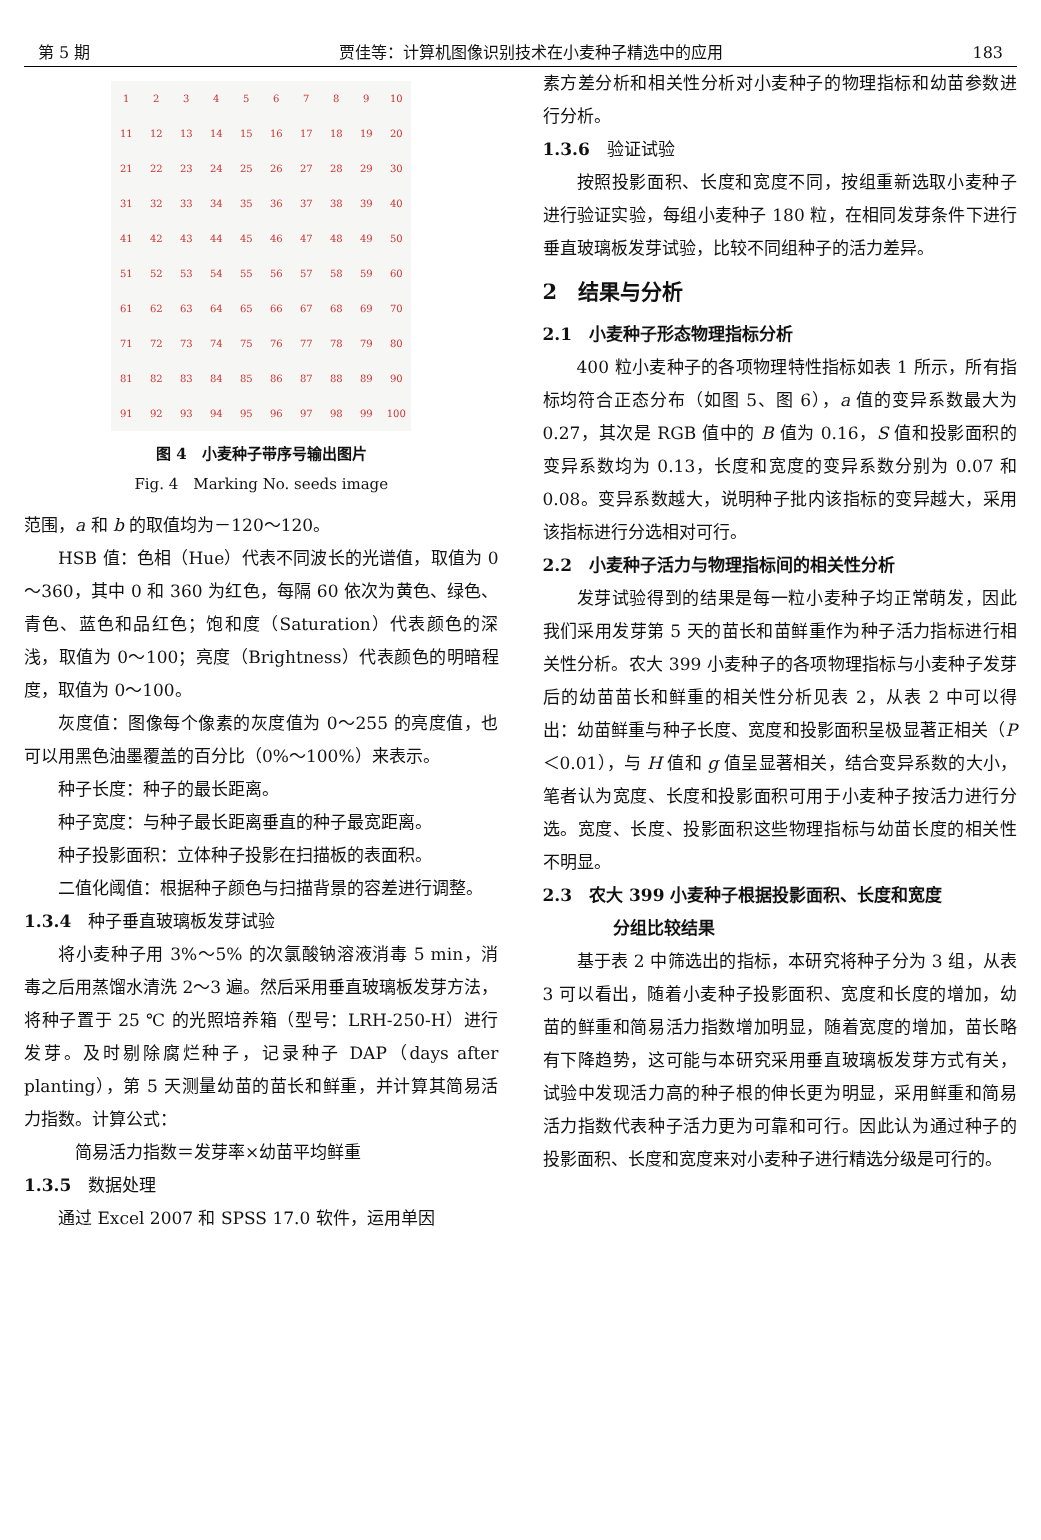第 5 期 贾佳等：计算机图像识别技术在小麦种子精选中的应用 183
123456789 10 11 12 13 14 15 16 17 18 19 20 21 22 23 24 25 26 27 28 29 30 31 32 33 34 35 36 37 38 39 40 41 42 43 44 45 46 47 48 49 50 51 52 53 54 55 56 57 58 59 60 61 62 63 64 65 66 67 68 69 70 71 72 73 74 75 76 77 78 79 80 81 82 83 84 85 86 87 88 89 90 91 92 93 94 95 96 97 98 99 100
图 4　小麦种子带序号输出图片
Fig. 4　Marking No. seeds image
范围，a 和 b 的取值均为－120～120。
HSB 值：色相（Hue）代表不同波长的光谱值，取值为 0～360，其中 0 和 360 为红色，每隔 60 依次为黄色、绿色、青色、蓝色和品红色；饱和度（Saturation）代表颜色的深浅，取值为 0～100；亮度（Brightness）代表颜色的明暗程度，取值为 0～100。
灰度值：图像每个像素的灰度值为 0～255 的亮度值，也可以用黑色油墨覆盖的百分比（0%～100%）来表示。
种子长度：种子的最长距离。
种子宽度：与种子最长距离垂直的种子最宽距离。
种子投影面积：立体种子投影在扫描板的表面积。
二值化阈值：根据种子颜色与扫描背景的容差进行调整。
1.3.4　种子垂直玻璃板发芽试验
将小麦种子用 3%～5% 的次氯酸钠溶液消毒 5 min，消毒之后用蒸馏水清洗 2～3 遍。然后采用垂直玻璃板发芽方法，将种子置于 25 ℃ 的光照培养箱（型号：LRH-250-H）进行发芽。及时剔除腐烂种子，记录种子 DAP（days after planting），第 5 天测量幼苗的苗长和鲜重，并计算其简易活力指数。计算公式：
简易活力指数＝发芽率×幼苗平均鲜重
1.3.5　数据处理
通过 Excel 2007 和 SPSS 17.0 软件，运用单因
素方差分析和相关性分析对小麦种子的物理指标和幼苗参数进行分析。
1.3.6　验证试验
按照投影面积、长度和宽度不同，按组重新选取小麦种子进行验证实验，每组小麦种子 180 粒，在相同发芽条件下进行垂直玻璃板发芽试验，比较不同组种子的活力差异。
2　结果与分析
2.1　小麦种子形态物理指标分析
400 粒小麦种子的各项物理特性指标如表 1 所示，所有指标均符合正态分布（如图 5、图 6），a 值的变异系数最大为 0.27，其次是 RGB 值中的 B 值为 0.16，S 值和投影面积的变异系数均为 0.13，长度和宽度的变异系数分别为 0.07 和 0.08。变异系数越大，说明种子批内该指标的变异越大，采用该指标进行分选相对可行。
2.2　小麦种子活力与物理指标间的相关性分析
发芽试验得到的结果是每一粒小麦种子均正常萌发，因此我们采用发芽第 5 天的苗长和苗鲜重作为种子活力指标进行相关性分析。农大 399 小麦种子的各项物理指标与小麦种子发芽后的幼苗苗长和鲜重的相关性分析见表 2，从表 2 中可以得出：幼苗鲜重与种子长度、宽度和投影面积呈极显著正相关（P＜0.01），与 H 值和 g 值呈显著相关，结合变异系数的大小，笔者认为宽度、长度和投影面积可用于小麦种子按活力进行分选。宽度、长度、投影面积这些物理指标与幼苗长度的相关性不明显。
2.3　农大 399 小麦种子根据投影面积、长度和宽度
分组比较结果
基于表 2 中筛选出的指标，本研究将种子分为 3 组，从表 3 可以看出，随着小麦种子投影面积、宽度和长度的增加，幼苗的鲜重和简易活力指数增加明显，随着宽度的增加，苗长略有下降趋势，这可能与本研究采用垂直玻璃板发芽方式有关，试验中发现活力高的种子根的伸长更为明显，采用鲜重和简易活力指数代表种子活力更为可靠和可行。因此认为通过种子的投影面积、长度和宽度来对小麦种子进行精选分级是可行的。